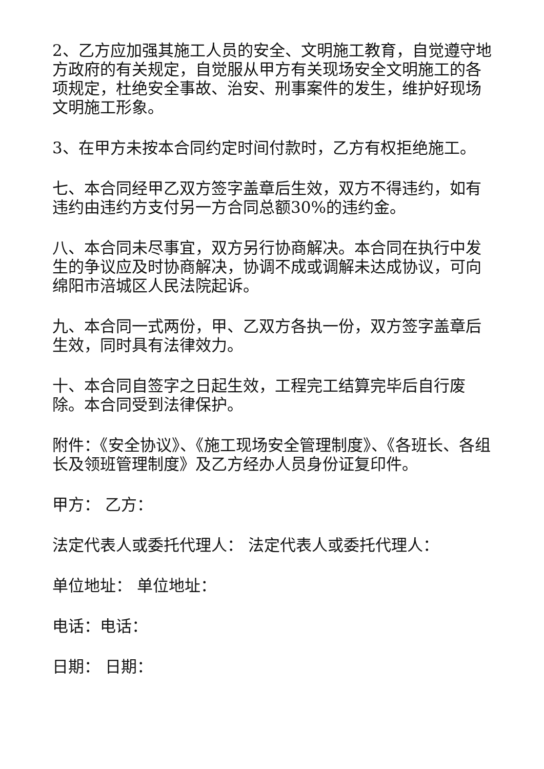2、乙方应加强其施工人员的安全、文明施工教育，自觉遵守地方政府的有关规定，自觉服从甲方有关现场安全文明施工的各项规定，杜绝安全事故、治安、刑事案件的发生，维护好现场文明施工形象。
3、在甲方未按本合同约定时间付款时，乙方有权拒绝施工。
七、本合同经甲乙双方签字盖章后生效，双方不得违约，如有违约由违约方支付另一方合同总额30%的违约金。
八、本合同未尽事宜，双方另行协商解决。本合同在执行中发生的争议应及时协商解决，协调不成或调解未达成协议，可向绵阳市涪城区人民法院起诉。
九、本合同一式两份，甲、乙双方各执一份，双方签字盖章后生效，同时具有法律效力。
十、本合同自签字之日起生效，工程完工结算完毕后自行废除。本合同受到法律保护。
附件：《安全协议》、《施工现场安全管理制度》、《各班长、各组长及领班管理制度》及乙方经办人员身份证复印件。
甲方： 乙方：
法定代表人或委托代理人： 法定代表人或委托代理人：
单位地址： 单位地址：
电话：电话：
日期： 日期：